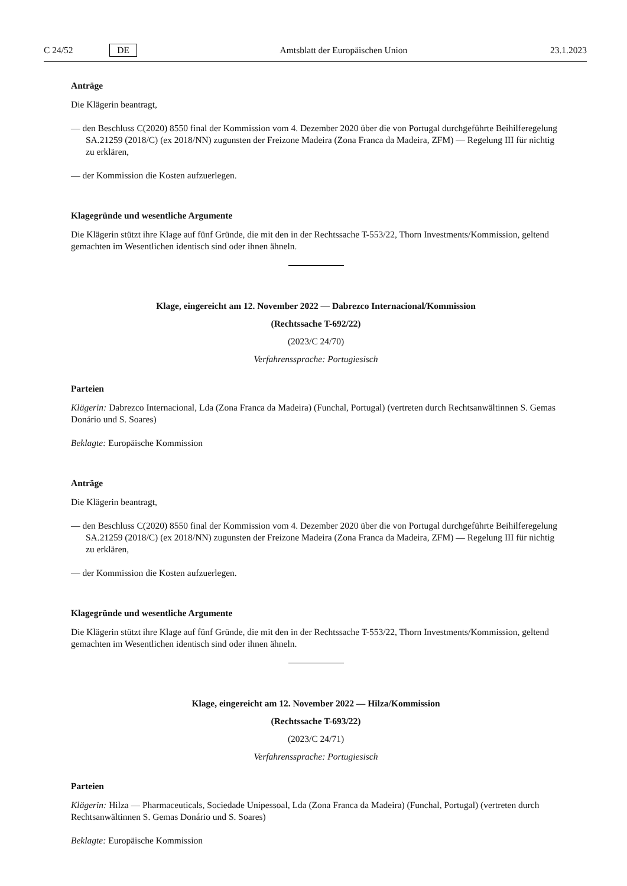C 24/52 DE Amtsblatt der Europäischen Union 23.1.2023
Anträge
Die Klägerin beantragt,
— den Beschluss C(2020) 8550 final der Kommission vom 4. Dezember 2020 über die von Portugal durchgeführte Beihilferegelung SA.21259 (2018/C) (ex 2018/NN) zugunsten der Freizone Madeira (Zona Franca da Madeira, ZFM) — Regelung III für nichtig zu erklären,
— der Kommission die Kosten aufzuerlegen.
Klagegründe und wesentliche Argumente
Die Klägerin stützt ihre Klage auf fünf Gründe, die mit den in der Rechtssache T-553/22, Thorn Investments/Kommission, geltend gemachten im Wesentlichen identisch sind oder ihnen ähneln.
Klage, eingereicht am 12. November 2022 — Dabrezco Internacional/Kommission
(Rechtssache T-692/22)
(2023/C 24/70)
Verfahrenssprache: Portugiesisch
Parteien
Klägerin: Dabrezco Internacional, Lda (Zona Franca da Madeira) (Funchal, Portugal) (vertreten durch Rechtsanwältinnen S. Gemas Donário und S. Soares)
Beklagte: Europäische Kommission
Anträge
Die Klägerin beantragt,
— den Beschluss C(2020) 8550 final der Kommission vom 4. Dezember 2020 über die von Portugal durchgeführte Beihilferegelung SA.21259 (2018/C) (ex 2018/NN) zugunsten der Freizone Madeira (Zona Franca da Madeira, ZFM) — Regelung III für nichtig zu erklären,
— der Kommission die Kosten aufzuerlegen.
Klagegründe und wesentliche Argumente
Die Klägerin stützt ihre Klage auf fünf Gründe, die mit den in der Rechtssache T-553/22, Thorn Investments/Kommission, geltend gemachten im Wesentlichen identisch sind oder ihnen ähneln.
Klage, eingereicht am 12. November 2022 — Hilza/Kommission
(Rechtssache T-693/22)
(2023/C 24/71)
Verfahrenssprache: Portugiesisch
Parteien
Klägerin: Hilza — Pharmaceuticals, Sociedade Unipessoal, Lda (Zona Franca da Madeira) (Funchal, Portugal) (vertreten durch Rechtsanwältinnen S. Gemas Donário und S. Soares)
Beklagte: Europäische Kommission